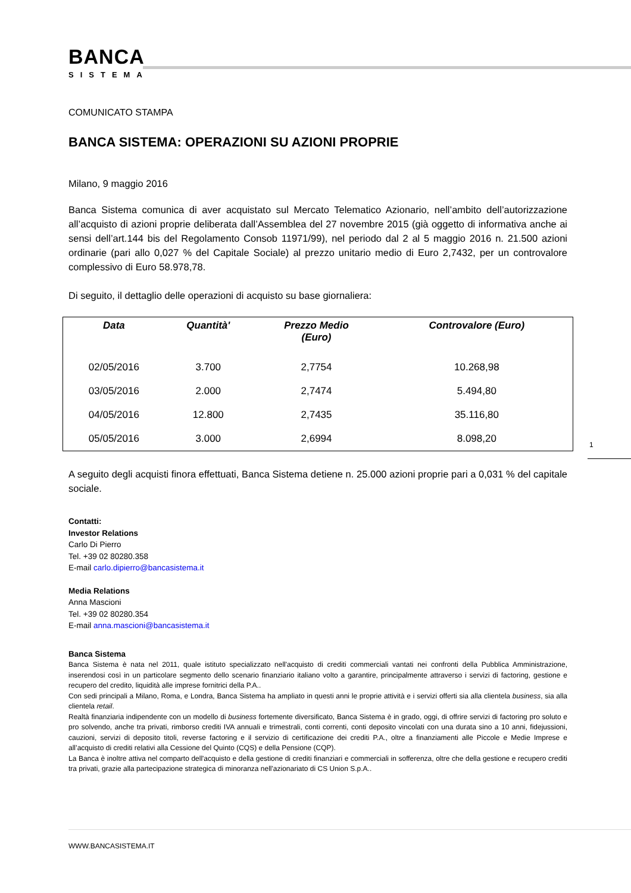BANCA
SISTEMA
COMUNICATO STAMPA
BANCA SISTEMA: OPERAZIONI SU AZIONI PROPRIE
Milano, 9 maggio 2016
Banca Sistema comunica di aver acquistato sul Mercato Telematico Azionario, nell’ambito dell’autorizzazione all’acquisto di azioni proprie deliberata dall’Assemblea del 27 novembre 2015 (già oggetto di informativa anche ai sensi dell’art.144 bis del Regolamento Consob 11971/99), nel periodo dal 2 al 5 maggio 2016 n. 21.500 azioni ordinarie (pari allo 0,027 % del Capitale Sociale) al prezzo unitario medio di Euro 2,7432, per un controvalore complessivo di Euro 58.978,78.
Di seguito, il dettaglio delle operazioni di acquisto su base giornaliera:
| Data | Quantità' | Prezzo Medio (Euro) | Controvalore (Euro) | |
| --- | --- | --- | --- | --- |
| 02/05/2016 | 3.700 | 2,7754 | 10.268,98 | |
| 03/05/2016 | 2.000 | 2,7474 | 5.494,80 | |
| 04/05/2016 | 12.800 | 2,7435 | 35.116,80 | |
| 05/05/2016 | 3.000 | 2,6994 | 8.098,20 | |
A seguito degli acquisti finora effettuati, Banca Sistema detiene n. 25.000 azioni proprie pari a 0,031 % del capitale sociale.
Contatti:
Investor Relations
Carlo Di Pierro
Tel. +39 02 80280.358
E-mail carlo.dipierro@bancasistema.it
Media Relations
Anna Mascioni
Tel. +39 02 80280.354
E-mail anna.mascioni@bancasistema.it
Banca Sistema
Banca Sistema è nata nel 2011, quale istituto specializzato nell'acquisto di crediti commerciali vantati nei confronti della Pubblica Amministrazione, inserendosi così in un particolare segmento dello scenario finanziario italiano volto a garantire, principalmente attraverso i servizi di factoring, gestione e recupero del credito, liquidità alle imprese fornitrici della P.A..
Con sedi principali a Milano, Roma, e Londra, Banca Sistema ha ampliato in questi anni le proprie attività e i servizi offerti sia alla clientela business, sia alla clientela retail.
Realtà finanziaria indipendente con un modello di business fortemente diversificato, Banca Sistema è in grado, oggi, di offrire servizi di factoring pro soluto e pro solvendo, anche tra privati, rimborso crediti IVA annuali e trimestrali, conti correnti, conti deposito vincolati con una durata sino a 10 anni, fidejussioni, cauzioni, servizi di deposito titoli, reverse factoring e il servizio di certificazione dei crediti P.A., oltre a finanziamenti alle Piccole e Medie Imprese e all’acquisto di crediti relativi alla Cessione del Quinto (CQS) e della Pensione (CQP).
La Banca è inoltre attiva nel comparto dell'acquisto e della gestione di crediti finanziari e commerciali in sofferenza, oltre che della gestione e recupero crediti tra privati, grazie alla partecipazione strategica di minoranza nell'azionariato di CS Union S.p.A..
1
WWW.BANCASISTEMA.IT